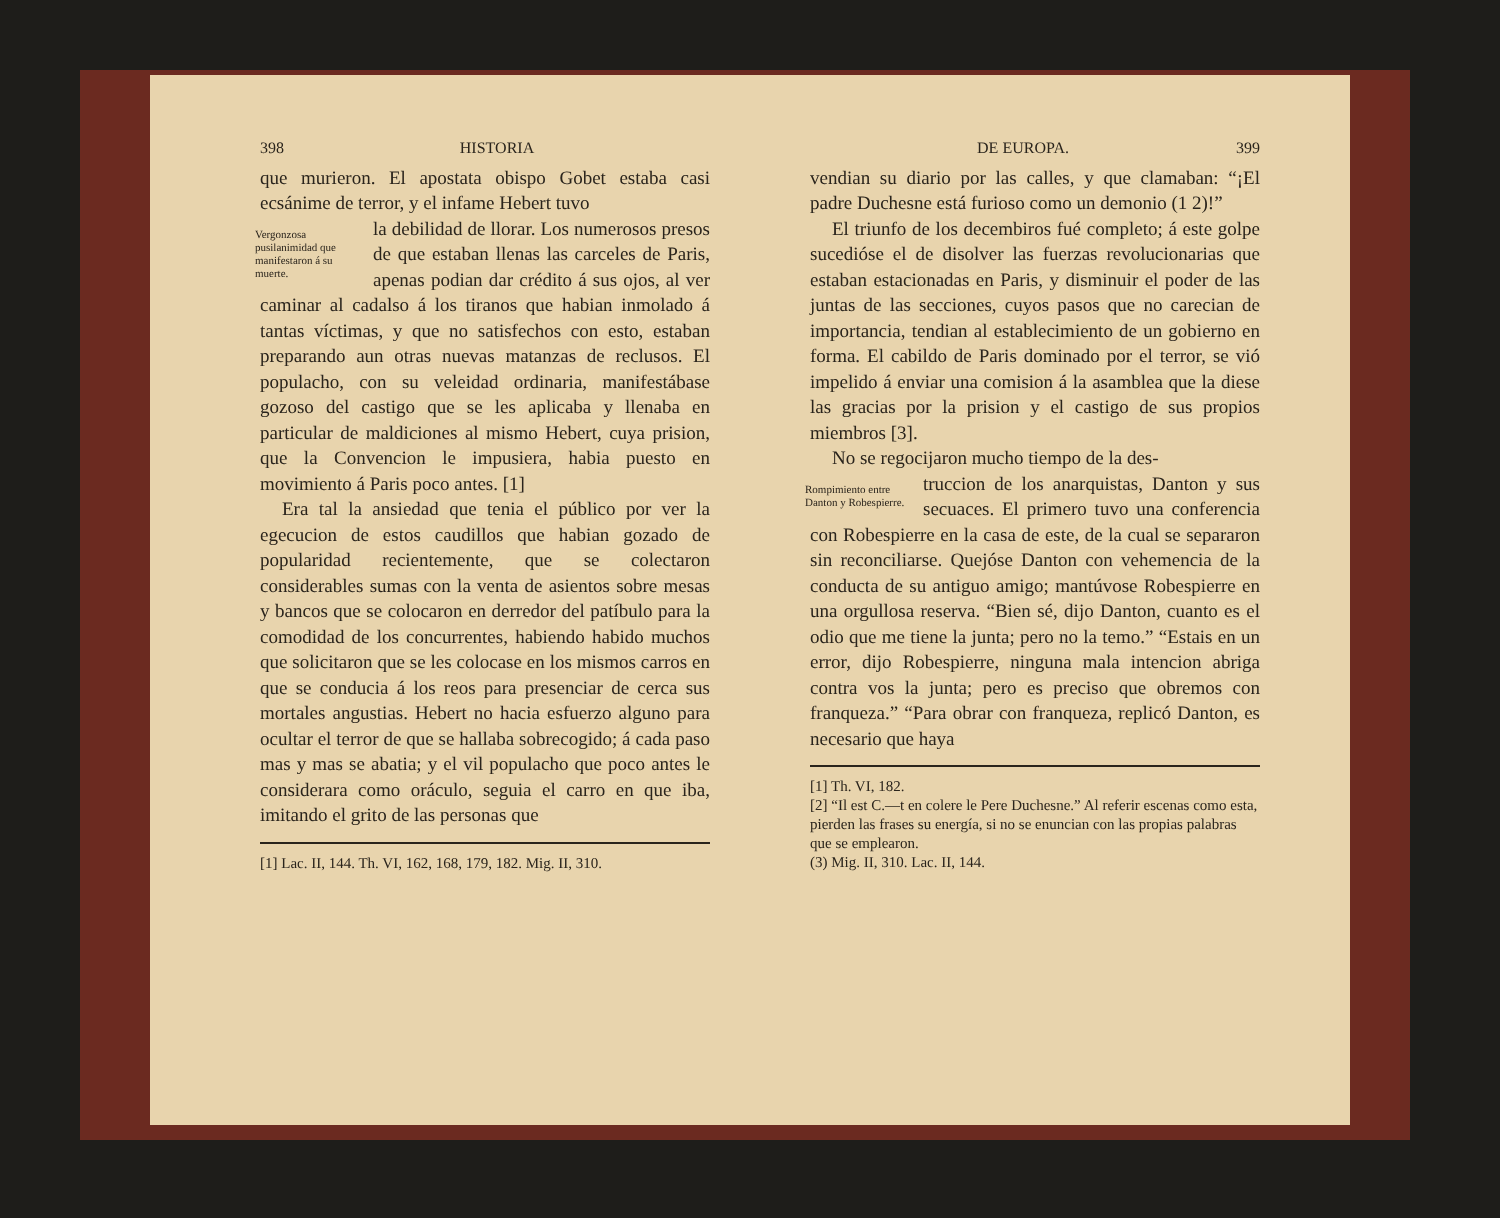398 HISTORIA
que murieron. El apostata obispo Gobet estaba casi ecsánime de terror, y el infame Hebert tuvo
Vergonzosa pusilanimidad que manifestaron á su muerte.
la debilidad de llorar. Los numerosos presos de que estaban llenas las carceles de Paris, apenas podian dar crédito á sus ojos, al ver caminar al cadalso á los tiranos que habian inmolado á tantas víctimas, y que no satisfechos con esto, estaban preparando aun otras nuevas matanzas de reclusos. El populacho, con su veleidad ordinaria, manifestábase gozoso del castigo que se les aplicaba y llenaba en particular de maldiciones al mismo Hebert, cuya prision, que la Convencion le impusiera, habia puesto en movimiento á Paris poco antes. [1]
Era tal la ansiedad que tenia el público por ver la egecucion de estos caudillos que habian gozado de popularidad recientemente, que se colectaron considerables sumas con la venta de asientos sobre mesas y bancos que se colocaron en derredor del patíbulo para la comodidad de los concurrentes, habiendo habido muchos que solicitaron que se les colocase en los mismos carros en que se conducia á los reos para presenciar de cerca sus mortales angustias. Hebert no hacia esfuerzo alguno para ocultar el terror de que se hallaba sobrecogido; á cada paso mas y mas se abatia; y el vil populacho que poco antes le considerara como oráculo, seguia el carro en que iba, imitando el grito de las personas que
[1] Lac. II, 144. Th. VI, 162, 168, 179, 182. Mig. II, 310.
DE EUROPA. 399
vendian su diario por las calles, y que clamaban: “¡El padre Duchesne está furioso como un demonio (1 2)!”
El triunfo de los decembiros fué completo; á este golpe sucedióse el de disolver las fuerzas revolucionarias que estaban estacionadas en Paris, y disminuir el poder de las juntas de las secciones, cuyos pasos que no carecian de importancia, tendian al establecimiento de un gobierno en forma. El cabildo de Paris dominado por el terror, se vió impelido á enviar una comision á la asamblea que la diese las gracias por la prision y el castigo de sus propios miembros [3].
No se regocijaron mucho tiempo de la des-
Rompimiento entre Danton y Robespierre.
truccion de los anarquistas, Danton y sus secuaces. El primero tuvo una conferencia con Robespierre en la casa de este, de la cual se separaron sin reconciliarse. Quejóse Danton con vehemencia de la conducta de su antiguo amigo; mantúvose Robespierre en una orgullosa reserva. “Bien sé, dijo Danton, cuanto es el odio que me tiene la junta; pero no la temo.” “Estais en un error, dijo Robespierre, ninguna mala intencion abriga contra vos la junta; pero es preciso que obremos con franqueza.” “Para obrar con franqueza, replicó Danton, es necesario que haya
[1] Th. VI, 182.
[2] “Il est C.—t en colere le Pere Duchesne.” Al referir escenas como esta, pierden las frases su energía, si no se enuncian con las propias palabras que se emplearon.
(3) Mig. II, 310. Lac. II, 144.